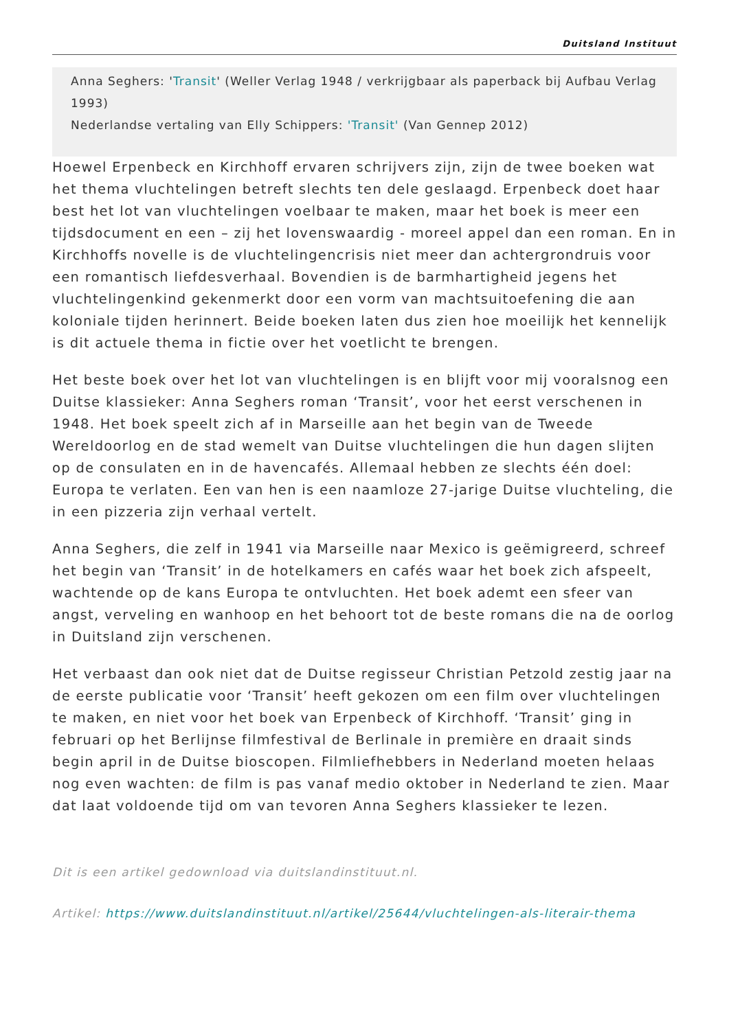Duitsland Instituut
Anna Seghers: 'Transit' (Weller Verlag 1948 / verkrijgbaar als paperback bij Aufbau Verlag 1993)
Nederlandse vertaling van Elly Schippers: 'Transit' (Van Gennep 2012)
Hoewel Erpenbeck en Kirchhoff ervaren schrijvers zijn, zijn de twee boeken wat het thema vluchtelingen betreft slechts ten dele geslaagd. Erpenbeck doet haar best het lot van vluchtelingen voelbaar te maken, maar het boek is meer een tijdsdocument en een – zij het lovenswaardig - moreel appel dan een roman. En in Kirchhoffs novelle is de vluchtelingencrisis niet meer dan achtergrondruis voor een romantisch liefdesverhaal. Bovendien is de barmhartigheid jegens het vluchtelingenkind gekenmerkt door een vorm van machtsuitoefening die aan koloniale tijden herinnert. Beide boeken laten dus zien hoe moeilijk het kennelijk is dit actuele thema in fictie over het voetlicht te brengen.
Het beste boek over het lot van vluchtelingen is en blijft voor mij vooralsnog een Duitse klassieker: Anna Seghers roman ‘Transit’, voor het eerst verschenen in 1948. Het boek speelt zich af in Marseille aan het begin van de Tweede Wereldoorlog en de stad wemelt van Duitse vluchtelingen die hun dagen slijten op de consulaten en in de havencafés. Allemaal hebben ze slechts één doel: Europa te verlaten. Een van hen is een naamloze 27-jarige Duitse vluchteling, die in een pizzeria zijn verhaal vertelt.
Anna Seghers, die zelf in 1941 via Marseille naar Mexico is geëmigreerd, schreef het begin van ‘Transit’ in de hotelkamers en cafés waar het boek zich afspeelt, wachtende op de kans Europa te ontvluchten. Het boek ademt een sfeer van angst, verveling en wanhoop en het behoort tot de beste romans die na de oorlog in Duitsland zijn verschenen.
Het verbaast dan ook niet dat de Duitse regisseur Christian Petzold zestig jaar na de eerste publicatie voor ‘Transit’ heeft gekozen om een film over vluchtelingen te maken, en niet voor het boek van Erpenbeck of Kirchhoff. ‘Transit’ ging in februari op het Berlijnse filmfestival de Berlinale in première en draait sinds begin april in de Duitse bioscopen. Filmliefhebbers in Nederland moeten helaas nog even wachten: de film is pas vanaf medio oktober in Nederland te zien. Maar dat laat voldoende tijd om van tevoren Anna Seghers klassieker te lezen.
Dit is een artikel gedownload via duitslandinstituut.nl.
Artikel: https://www.duitslandinstituut.nl/artikel/25644/vluchtelingen-als-literair-thema